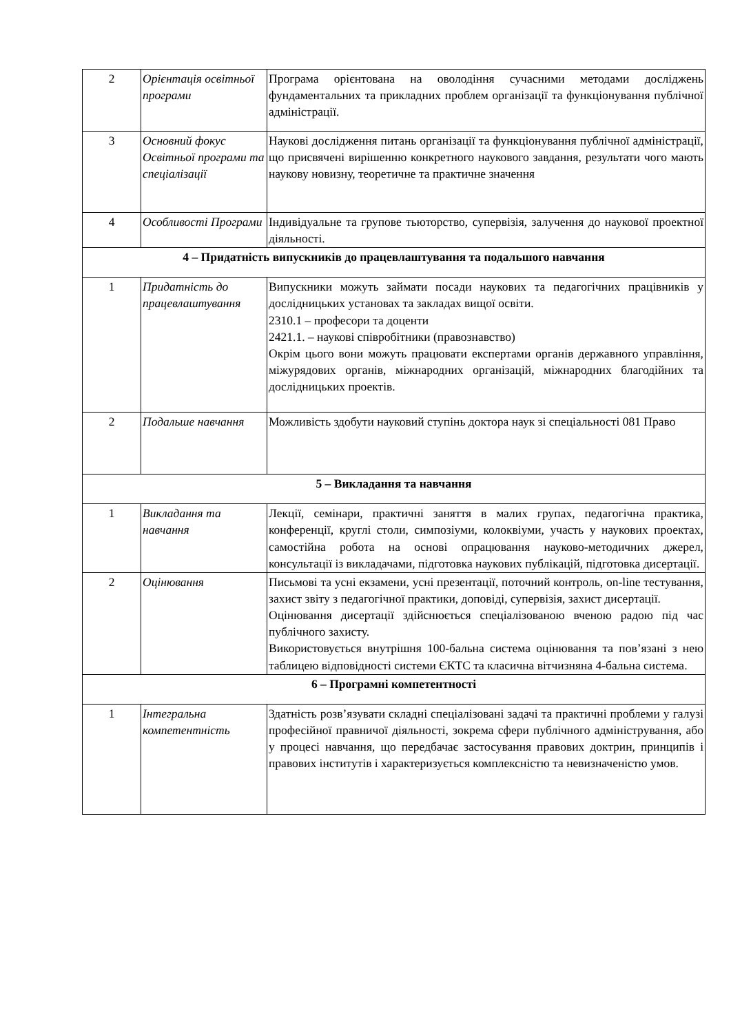| 2 | Орієнтація освітньої програми | Програма орієнтована на оволодіння сучасними методами досліджень фундаментальних та прикладних проблем організації та функціонування публічної адміністрації. |
| 3 | Основний фокус Освітньої програми та спеціалізації | Наукові дослідження питань організації та функціонування публічної адміністрації, що присвячені вирішенню конкретного наукового завдання, результати чого мають наукову новизну, теоретичне та практичне значення |
| 4 | Особливості Програми | Індивідуальне та групове тьюторство, супервізія, залучення до наукової проектної діяльності. |
| 4 – Придатність випускників до працевлаштування та подальшого навчання | | |
| 1 | Придатність до працевлаштування | Випускники можуть займати посади наукових та педагогічних працівників у дослідницьких установах та закладах вищої освіти. 2310.1 – професори та доценти 2421.1. – наукові співробітники (правознавство) Окрім цього вони можуть працювати експертами органів державного управління, міжурядових органів, міжнародних організацій, міжнародних благодійних та дослідницьких проектів. |
| 2 | Подальше навчання | Можливість здобути науковий ступінь доктора наук зі спеціальності 081 Право |
| 5 – Викладання та навчання | | |
| 1 | Викладання та навчання | Лекції, семінари, практичні заняття в малих групах, педагогічна практика, конференції, круглі столи, симпозіуми, колоквіуми, участь у наукових проектах, самостійна робота на основі опрацювання науково-методичних джерел, консультації із викладачами, підготовка наукових публікацій, підготовка дисертації. |
| 2 | Оцінювання | Письмові та усні екзамени, усні презентації, поточний контроль, on-line тестування, захист звіту з педагогічної практики, доповіді, супервізія, захист дисертації. Оцінювання дисертації здійснюється спеціалізованою вченою радою під час публічного захисту. Використовується внутрішня 100-бальна система оцінювання та пов’язані з нею таблицею відповідності системи ЄКТС та класична вітчизняна 4-бальна система. |
| 6 – Програмні компетентності | | |
| 1 | Інтегральна компетентність | Здатність розв’язувати складні спеціалізовані задачі та практичні проблеми у галузі професійної правничої діяльності, зокрема сфери публічного адміністрування, або у процесі навчання, що передбачає застосування правових доктрин, принципів і правових інститутів і характеризується комплексністю та невизначеністю умов. |